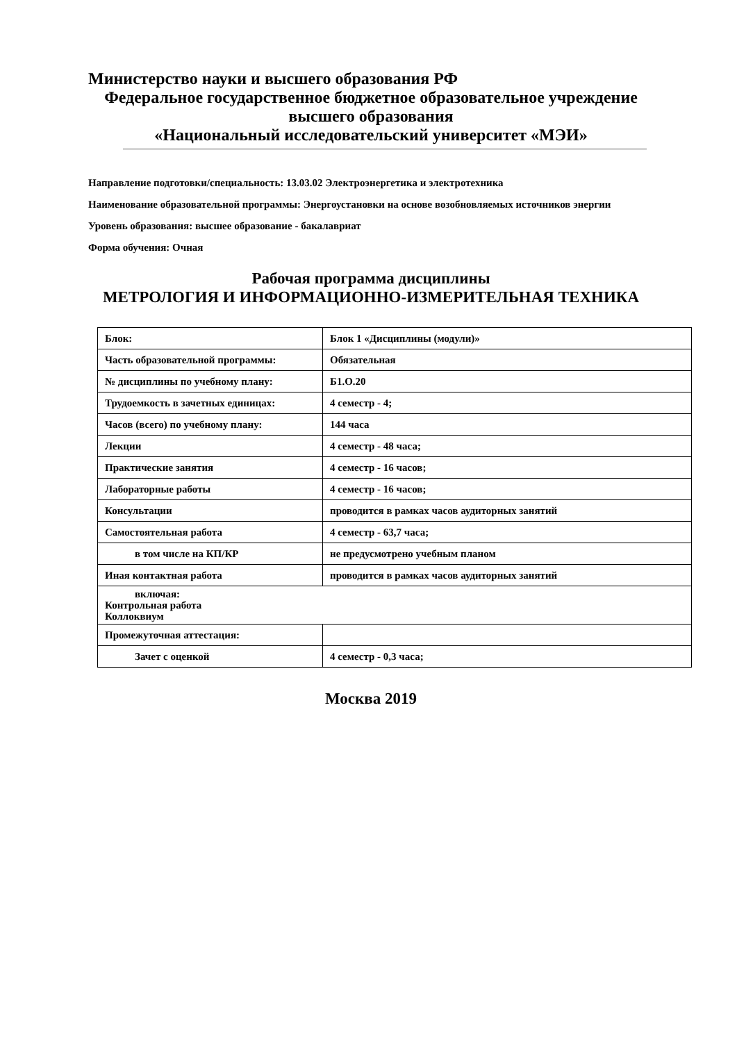Министерство науки и высшего образования РФ
Федеральное государственное бюджетное образовательное учреждение
высшего образования
«Национальный исследовательский университет «МЭИ»
Направление подготовки/специальность: 13.03.02 Электроэнергетика и электротехника
Наименование образовательной программы: Энергоустановки на основе возобновляемых источников энергии
Уровень образования: высшее образование - бакалавриат
Форма обучения: Очная
Рабочая программа дисциплины
МЕТРОЛОГИЯ И ИНФОРМАЦИОННО-ИЗМЕРИТЕЛЬНАЯ ТЕХНИКА
| Блок: | Блок 1 «Дисциплины (модули)» |
| Часть образовательной программы: | Обязательная |
| № дисциплины по учебному плану: | Б1.О.20 |
| Трудоемкость в зачетных единицах: | 4 семестр - 4; |
| Часов (всего) по учебному плану: | 144 часа |
| Лекции | 4 семестр - 48 часа; |
| Практические занятия | 4 семестр - 16 часов; |
| Лабораторные работы | 4 семестр - 16 часов; |
| Консультации | проводится в рамках часов аудиторных занятий |
| Самостоятельная работа | 4 семестр - 63,7 часа; |
| в том числе на КП/КР | не предусмотрено учебным планом |
| Иная контактная работа | проводится в рамках часов аудиторных занятий |
| включая: Контрольная работа Коллоквиум | |
| Промежуточная аттестация: | |
| Зачет с оценкой | 4 семестр - 0,3 часа; |
Москва 2019